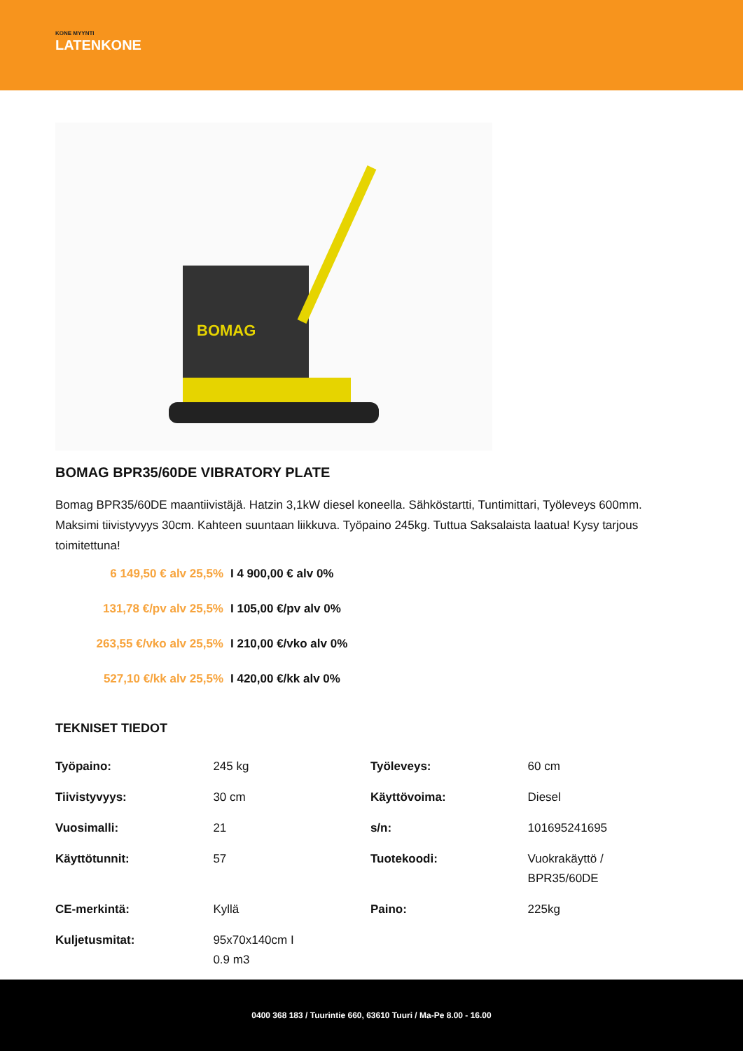KONE MYYNTI
LATENKONE
BOMAG
BOMAG BPR35/60DE VIBRATORY PLATE
Bomag BPR35/60DE maantiivistäjä. Hatzin 3,1kW diesel koneella. Sähköstartti, Tuntimittari, Työleveys 600mm. Maksimi tiivistyvyys 30cm. Kahteen suuntaan liikkuva. Työpaino 245kg. Tuttua Saksalaista laatua! Kysy tarjous toimitettuna!
6 149,50 € alv 25,5% I 4 900,00 € alv 0%
131,78 €/pv alv 25,5% I 105,00 €/pv alv 0%
263,55 €/vko alv 25,5% I 210,00 €/vko alv 0%
527,10 €/kk alv 25,5% I 420,00 €/kk alv 0%
TEKNISET TIEDOT
| Työpaino: | 245 kg | Työleveys: | 60 cm |
| Tiivistyvyys: | 30 cm | Käyttövoima: | Diesel |
| Vuosimalli: | 21 | s/n: | 101695241695 |
| Käyttötunnit: | 57 | Tuotekoodi: | Vuokrakäyttö / BPR35/60DE |
| CE-merkintä: | Kyllä | Paino: | 225kg |
| Kuljetusmitat: | 95x70x140cm I 0.9 m3 | | |
0400 368 183 / Tuurintie 660, 63610 Tuuri / Ma-Pe 8.00 - 16.00